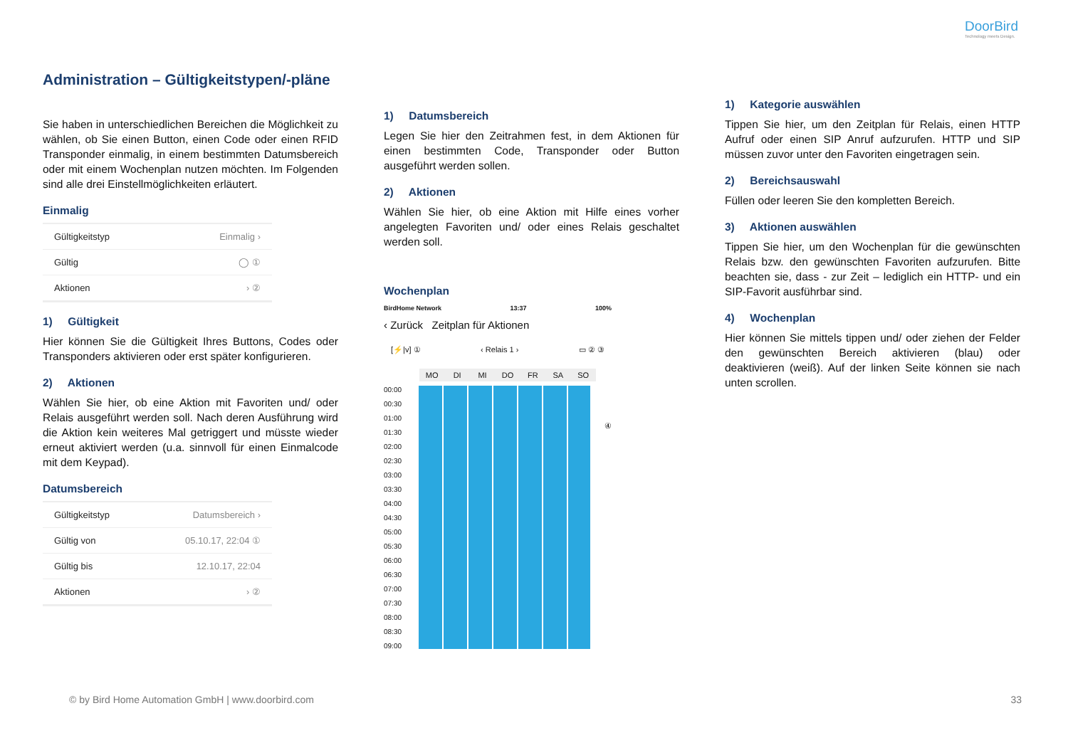DoorBird
Technology meets Design.
Administration – Gültigkeitstypen/-pläne
Sie haben in unterschiedlichen Bereichen die Möglichkeit zu wählen, ob Sie einen Button, einen Code oder einen RFID Transponder einmalig, in einem bestimmten Datumsbereich oder mit einem Wochenplan nutzen möchten. Im Folgenden sind alle drei Einstellmöglichkeiten erläutert.
Einmalig
Gültigkeitstyp Einmalig ›
Gültig ◯ ①
Aktionen › ②
1) Gültigkeit
Hier können Sie die Gültigkeit Ihres Buttons, Codes oder Transponders aktivieren oder erst später konfigurieren.
2) Aktionen
Wählen Sie hier, ob eine Aktion mit Favoriten und/ oder Relais ausgeführt werden soll. Nach deren Ausführung wird die Aktion kein weiteres Mal getriggert und müsste wieder erneut aktiviert werden (u.a. sinnvoll für einen Einmalcode mit dem Keypad).
Datumsbereich
Gültigkeitstyp Datumsbereich ›
Gültig von 05.10.17, 22:04 ①
Gültig bis 12.10.17, 22:04
Aktionen › ②
1) Datumsbereich
Legen Sie hier den Zeitrahmen fest, in dem Aktionen für einen bestimmten Code, Transponder oder Button ausgeführt werden sollen.
2) Aktionen
Wählen Sie hier, ob eine Aktion mit Hilfe eines vorher angelegten Favoriten und/ oder eines Relais geschaltet werden soll.
Wochenplan
BirdHome Network 13:37 100%
‹ Zurück Zeitplan für Aktionen
[⚡|v] ① ‹ Relais 1 › ▭ ② ③
MO DI MI DO FR SA SO
00:00
00:30
01:00
01:30
02:00
02:30
03:00
03:30
04:00
04:30
05:00
05:30
06:00
06:30
07:00
07:30
08:00
08:30
09:00
④
1) Kategorie auswählen
Tippen Sie hier, um den Zeitplan für Relais, einen HTTP Aufruf oder einen SIP Anruf aufzurufen. HTTP und SIP müssen zuvor unter den Favoriten eingetragen sein.
2) Bereichsauswahl
Füllen oder leeren Sie den kompletten Bereich.
3) Aktionen auswählen
Tippen Sie hier, um den Wochenplan für die gewünschten Relais bzw. den gewünschten Favoriten aufzurufen. Bitte beachten sie, dass - zur Zeit – lediglich ein HTTP- und ein SIP-Favorit ausführbar sind.
4) Wochenplan
Hier können Sie mittels tippen und/ oder ziehen der Felder den gewünschten Bereich aktivieren (blau) oder deaktivieren (weiß). Auf der linken Seite können sie nach unten scrollen.
© by Bird Home Automation GmbH | www.doorbird.com
33